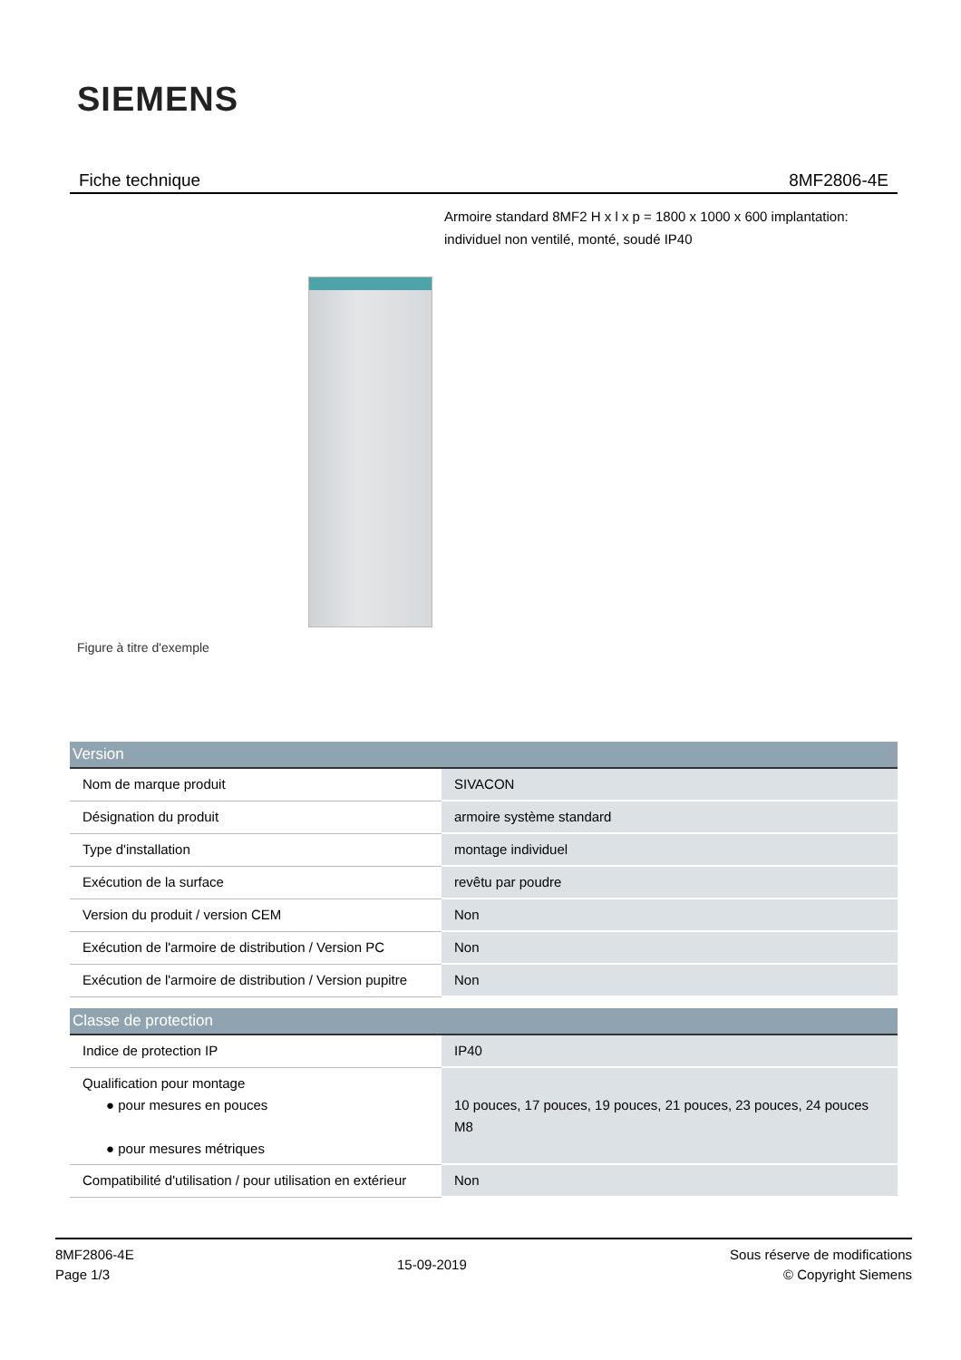SIEMENS
Fiche technique 8MF2806-4E
Armoire standard 8MF2 H x l x p = 1800 x 1000 x 600 implantation: individuel non ventilé, monté, soudé IP40
Figure à titre d'exemple
| Version | |
| --- | --- |
| Nom de marque produit | SIVACON |
| Désignation du produit | armoire système standard |
| Type d'installation | montage individuel |
| Exécution de la surface | revêtu par poudre |
| Version du produit / version CEM | Non |
| Exécution de l'armoire de distribution / Version PC | Non |
| Exécution de l'armoire de distribution / Version pupitre | Non |
| Classe de protection | |
| Indice de protection IP | IP40 |
| Qualification pour montage ● pour mesures en pouces ● pour mesures métriques | 10 pouces, 17 pouces, 19 pouces, 21 pouces, 23 pouces, 24 pouces M8 |
| Compatibilité d'utilisation / pour utilisation en extérieur | Non |
8MF2806-4E
Page 1/3
15-09-2019
Sous réserve de modifications
© Copyright Siemens